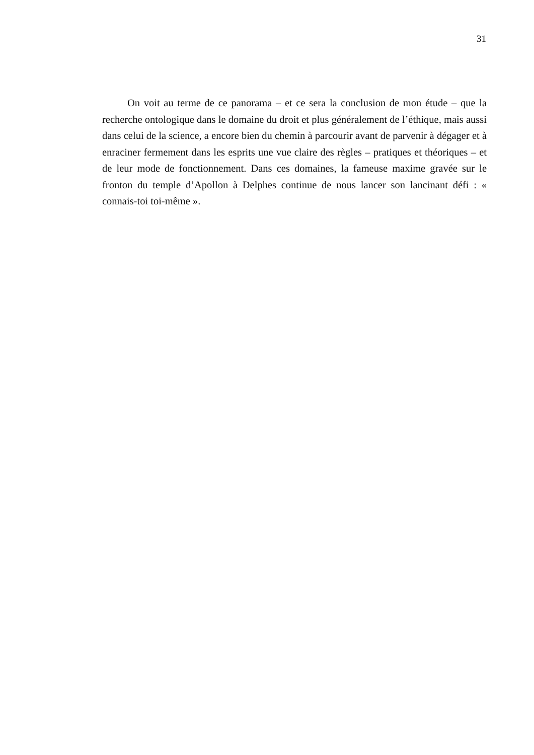31
On voit au terme de ce panorama – et ce sera la conclusion de mon étude – que la recherche ontologique dans le domaine du droit et plus généralement de l’éthique, mais aussi dans celui de la science, a encore bien du chemin à parcourir avant de parvenir à dégager et à enraciner fermement dans les esprits une vue claire des règles – pratiques et théoriques – et de leur mode de fonctionnement. Dans ces domaines, la fameuse maxime gravée sur le fronton du temple d’Apollon à Delphes continue de nous lancer son lancinant défi : « connais-toi toi-même ».